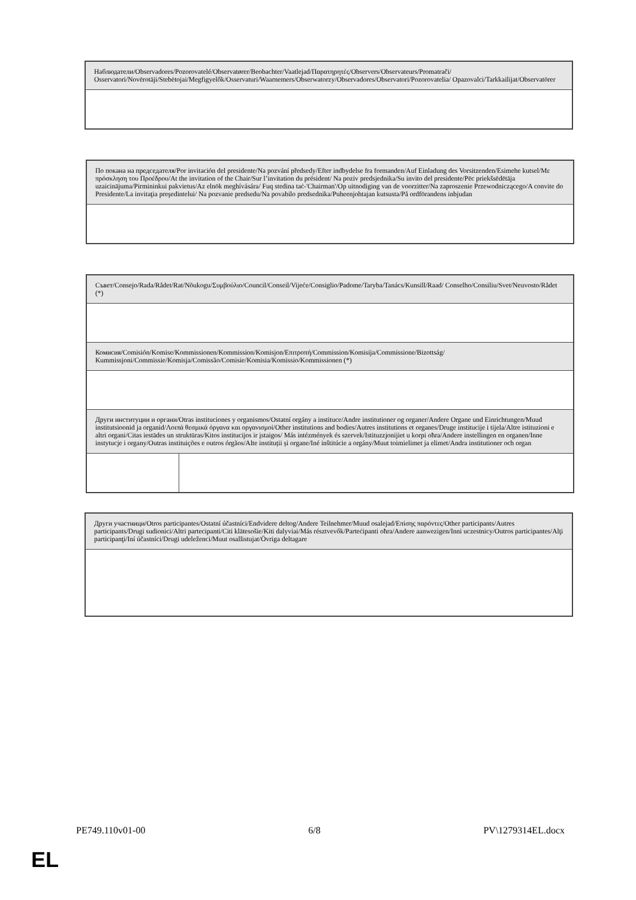| Наблюдатели/Observadores/Pozorovatelé/Observatører/Beobachter/Vaatlejad/Παρατηρητές/Observers/Observateurs/Promatrači/ Osservatori/Novērotāji/Stebėtojai/Megfigyelők/Osservaturi/Waarnemers/Obserwatorzy/Observadores/Observatori/Pozorovatelia/ Opazovalci/Tarkkailijat/Observatörer |
| По покана на председателя/Por invitación del presidente/Na pozvání předsedy/Efter indbydelse fra formanden/Auf Einladung des Vorsitzenden/Esimehe kutsel/Με πρόσκληση του Προέδρου/At the invitation of the Chair/Sur l’invitation du président/ Na poziv predsjednika/Su invito del presidente/Pēc priekšsēdētāja uzaicinājuma/Pirmininkui pakvietus/Az elnök meghívására/ Fuq stedina taċ-'Chairman'/Op uitnodiging van de voorzitter/Na zaproszenie Przewodniczącego/A convite do Presidente/La invitaţia preşedintelui/ Na pozvanie predsedu/Na povabilo predsednika/Puheenjohtajan kutsusta/På ordförandens inbjudan |
| Съвет/Consejo/Rada/Rådet/Rat/Nõukogu/Συμβούλιο/Council/Conseil/Vijeće/Consiglio/Padome/Taryba/Tanács/Kunsill/Raad/ Conselho/Consiliu/Svet/Neuvosto/Rådet (*) | |
| Комисия/Comisión/Komise/Kommissionen/Kommission/Komisjon/Επιτροπή/Commission/Komisija/Commissione/Bizottság/ Kummissjoni/Commissie/Komisja/Comissão/Comisie/Komisia/Komissio/Kommissionen (*) | |
| Други институции и органи/Otras instituciones y organismos/Ostatní orgány a instituce/Andre institutioner og organer/Andere Organe und Einrichtungen/Muud institutsioonid ja organid/Λοιπά θεσμικά όργανα και οργανισμοί/Other institutions and bodies/Autres institutions et organes/Druge institucije i tijela/Altre istituzioni e altri organi/Citas iestādes un struktūras/Kitos institucijos ir įstaigos/ Más intézmények és szervek/Istituzzjonijiet u korpi oħra/Andere instellingen en organen/Inne instytucje i organy/Outras instituições e outros órgãos/Alte instituții și organe/Iné inštitúcie a orgány/Muut toimielimet ja elimet/Andra institutioner och organ | |
| Други участници/Otros participantes/Ostatní účastníci/Endvidere deltog/Andere Teilnehmer/Muud osalejad/Επίσης παρόντες/Other participants/Autres participants/Drugi sudionici/Altri partecipanti/Citi klātesošie/Kiti dalyviai/Más résztvevők/Parteċipanti oħra/Andere aanwezigen/Inni uczestnicy/Outros participantes/Alţi participanţi/Iní účastníci/Drugi udeleženci/Muut osallistujat/Övriga deltagare |
PE749.110v01-00 6/8 PV\1279314EL.docx
EL